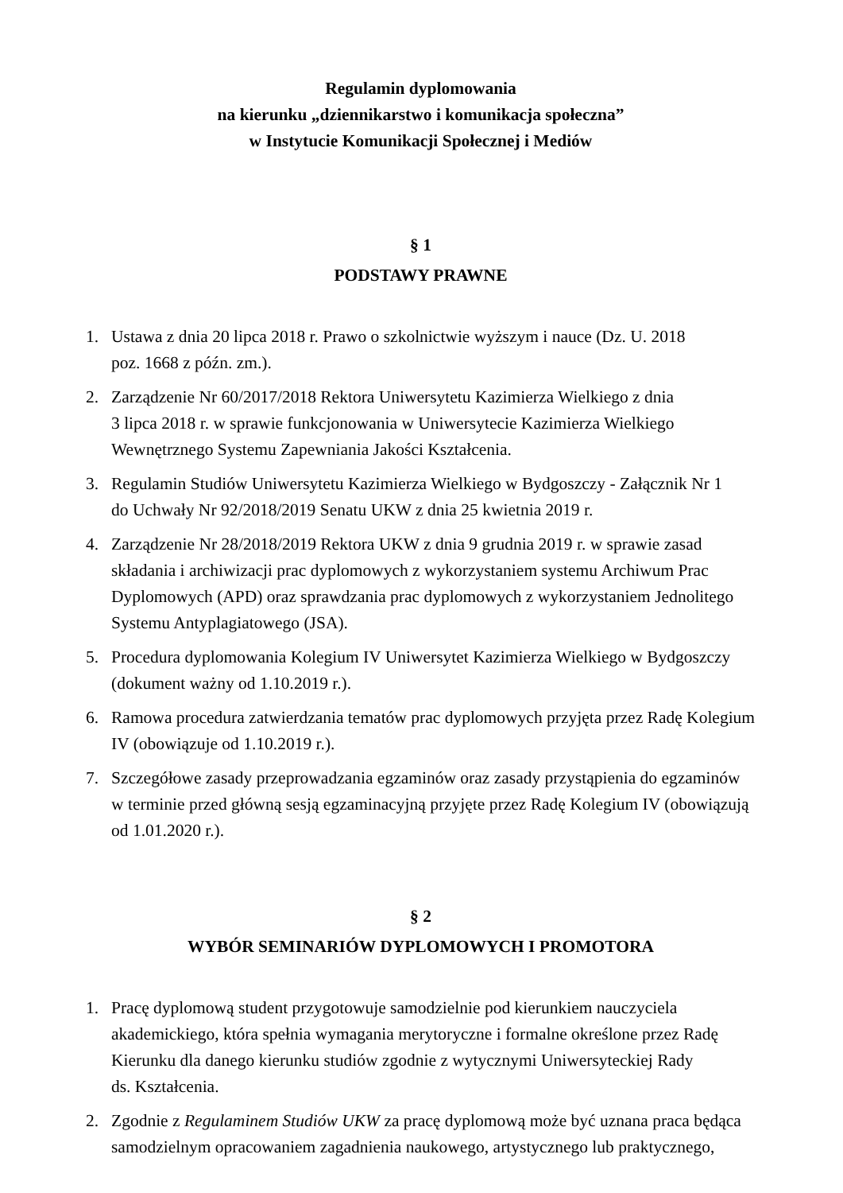Regulamin dyplomowania
na kierunku „dziennikarstwo i komunikacja społeczna”
w Instytucie Komunikacji Społecznej i Mediów
§ 1
PODSTAWY PRAWNE
1. Ustawa z dnia 20 lipca 2018 r. Prawo o szkolnictwie wyższym i nauce (Dz. U. 2018
poz. 1668 z późn. zm.).
2. Zarządzenie Nr 60/2017/2018 Rektora Uniwersytetu Kazimierza Wielkiego z dnia
3 lipca 2018 r. w sprawie funkcjonowania w Uniwersytecie Kazimierza Wielkiego Wewnętrznego Systemu Zapewniania Jakości Kształcenia.
3. Regulamin Studiów Uniwersytetu Kazimierza Wielkiego w Bydgoszczy - Załącznik Nr 1
do Uchwały Nr 92/2018/2019 Senatu UKW z dnia 25 kwietnia 2019 r.
4. Zarządzenie Nr 28/2018/2019 Rektora UKW z dnia 9 grudnia 2019 r. w sprawie zasad składania i archiwizacji prac dyplomowych z wykorzystaniem systemu Archiwum Prac Dyplomowych (APD) oraz sprawdzania prac dyplomowych z wykorzystaniem Jednolitego Systemu Antyplagiatowego (JSA).
5. Procedura dyplomowania Kolegium IV Uniwersytet Kazimierza Wielkiego w Bydgoszczy (dokument ważny od 1.10.2019 r.).
6. Ramowa procedura zatwierdzania tematów prac dyplomowych przyjęta przez Radę Kolegium IV (obowiązuje od 1.10.2019 r.).
7. Szczegółowe zasady przeprowadzania egzaminów oraz zasady przystąpienia do egzaminów w terminie przed główną sesją egzaminacyjną przyjęte przez Radę Kolegium IV (obowiązują od 1.01.2020 r.).
§ 2
WYBÓR SEMINARIÓW DYPLOMOWYCH I PROMOTORA
1. Pracę dyplomową student przygotowuje samodzielnie pod kierunkiem nauczyciela akademickiego, która spełnia wymagania merytoryczne i formalne określone przez Radę Kierunku dla danego kierunku studiów zgodnie z wytycznymi Uniwersyteckiej Rady
ds. Kształcenia.
2. Zgodnie z Regulaminem Studiów UKW za pracę dyplomową może być uznana praca będąca samodzielnym opracowaniem zagadnienia naukowego, artystycznego lub praktycznego,